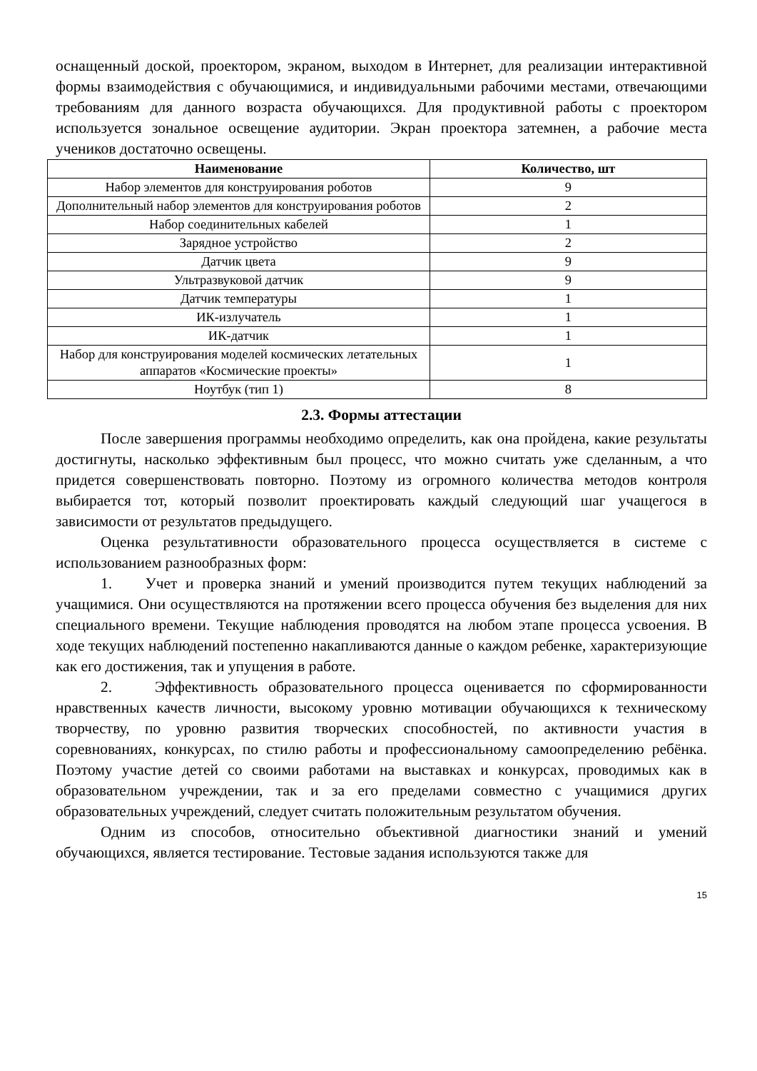оснащенный доской, проектором, экраном, выходом в Интернет, для реализации интерактивной формы взаимодействия с обучающимися, и индивидуальными рабочими местами, отвечающими требованиям для данного возраста обучающихся. Для продуктивной работы с проектором используется зональное освещение аудитории. Экран проектора затемнен, а рабочие места учеников достаточно освещены.
| Наименование | Количество, шт |
| --- | --- |
| Набор элементов для конструирования роботов | 9 |
| Дополнительный набор элементов для конструирования роботов | 2 |
| Набор соединительных кабелей | 1 |
| Зарядное устройство | 2 |
| Датчик цвета | 9 |
| Ультразвуковой датчик | 9 |
| Датчик температуры | 1 |
| ИК-излучатель | 1 |
| ИК-датчик | 1 |
| Набор для конструирования моделей космических летательных аппаратов «Космические проекты» | 1 |
| Ноутбук (тип 1) | 8 |
2.3. Формы аттестации
После завершения программы необходимо определить, как она пройдена, какие результаты достигнуты, насколько эффективным был процесс, что можно считать уже сделанным, а что придется совершенствовать повторно. Поэтому из огромного количества методов контроля выбирается тот, который позволит проектировать каждый следующий шаг учащегося в зависимости от результатов предыдущего.
Оценка результативности образовательного процесса осуществляется в системе с использованием разнообразных форм:
1. Учет и проверка знаний и умений производится путем текущих наблюдений за учащимися. Они осуществляются на протяжении всего процесса обучения без выделения для них специального времени. Текущие наблюдения проводятся на любом этапе процесса усвоения. В ходе текущих наблюдений постепенно накапливаются данные о каждом ребенке, характеризующие как его достижения, так и упущения в работе.
2. Эффективность образовательного процесса оценивается по сформированности нравственных качеств личности, высокому уровню мотивации обучающихся к техническому творчеству, по уровню развития творческих способностей, по активности участия в соревнованиях, конкурсах, по стилю работы и профессиональному самоопределению ребёнка. Поэтому участие детей со своими работами на выставках и конкурсах, проводимых как в образовательном учреждении, так и за его пределами совместно с учащимися других образовательных учреждений, следует считать положительным результатом обучения.
Одним из способов, относительно объективной диагностики знаний и умений обучающихся, является тестирование. Тестовые задания используются также для
15